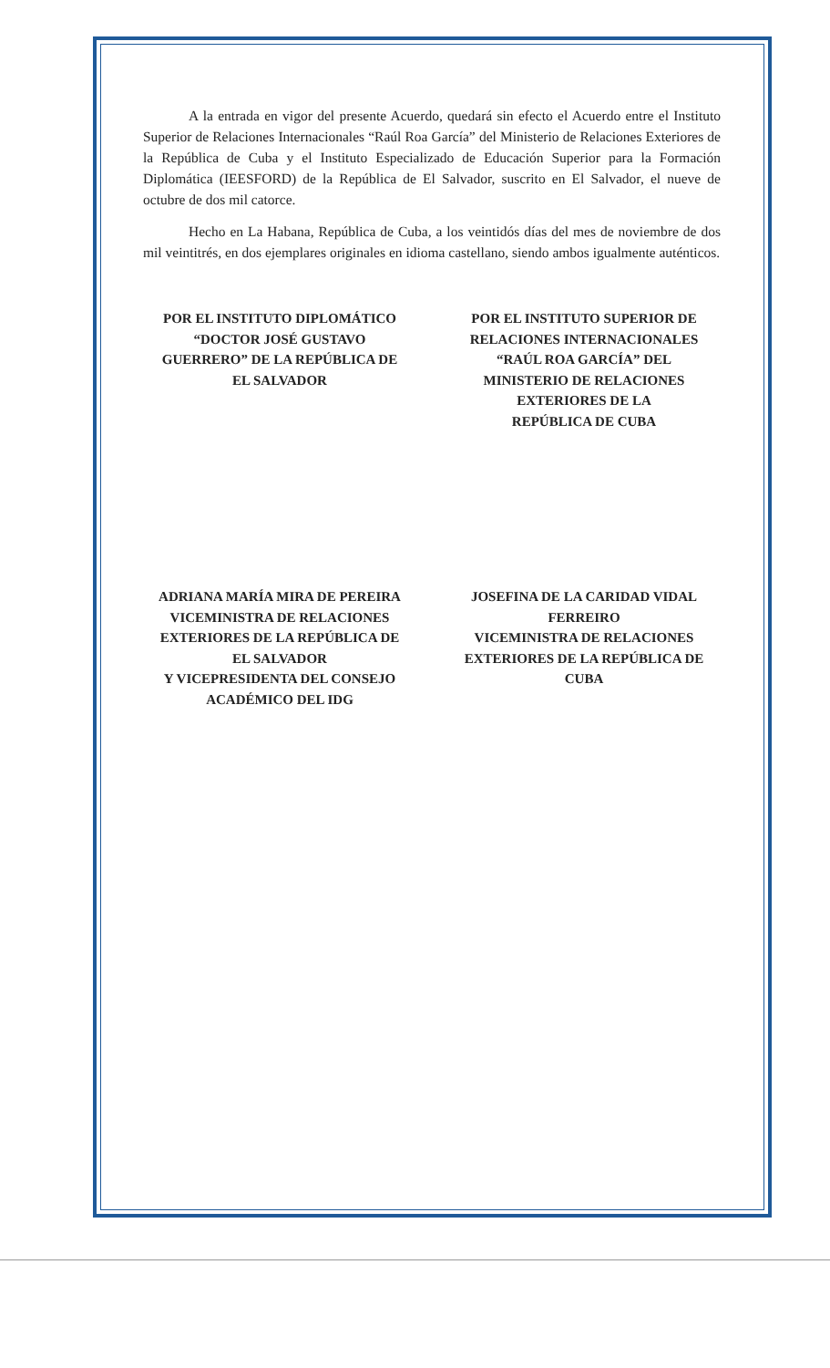A la entrada en vigor del presente Acuerdo, quedará sin efecto el Acuerdo entre el Instituto Superior de Relaciones Internacionales “Raúl Roa García” del Ministerio de Relaciones Exteriores de la República de Cuba y el Instituto Especializado de Educación Superior para la Formación Diplomática (IEESFORD) de la República de El Salvador, suscrito en El Salvador, el nueve de octubre de dos mil catorce.
Hecho en La Habana, República de Cuba, a los veintidós días del mes de noviembre de dos mil veintitrés, en dos ejemplares originales en idioma castellano, siendo ambos igualmente auténticos.
POR EL INSTITUTO DIPLOMÁTICO
“DOCTOR JOSÉ GUSTAVO
GUERRERO” DE LA REPÚBLICA DE
EL SALVADOR
ADRIANA MARÍA MIRA DE PEREIRA
VICEMINISTRA DE RELACIONES
EXTERIORES DE LA REPÚBLICA DE
EL SALVADOR
Y VICEPRESIDENTA DEL CONSEJO
ACADÉMICO DEL IDG
POR EL INSTITUTO SUPERIOR DE
RELACIONES INTERNACIONALES
“RAÚL ROA GARCÍA” DEL
MINISTERIO DE RELACIONES
EXTERIORES DE LA
REPÚBLICA DE CUBA
JOSEFINA DE LA CARIDAD VIDAL
FERREIRO
VICEMINISTRA DE RELACIONES
EXTERIORES DE LA REPÚBLICA DE
CUBA